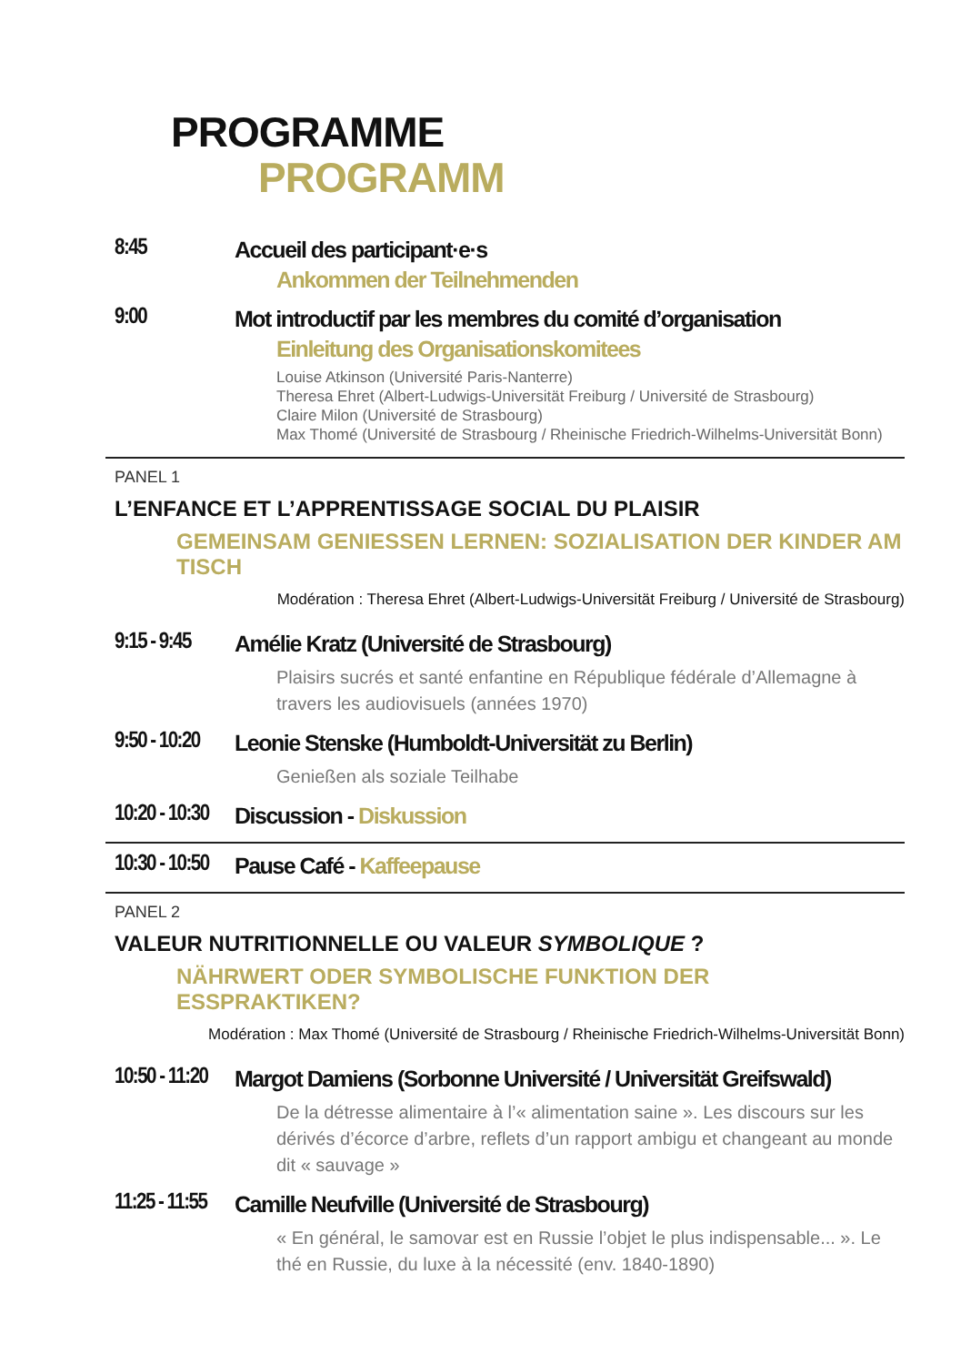PROGRAMME
PROGRAMM
8:45 Accueil des participant·e·s
Ankommen der Teilnehmenden
9:00 Mot introductif par les membres du comité d’organisation
Einleitung des Organisationskomitees
Louise Atkinson (Université Paris-Nanterre)
Theresa Ehret (Albert-Ludwigs-Universität Freiburg / Université de Strasbourg)
Claire Milon (Université de Strasbourg)
Max Thomé (Université de Strasbourg / Rheinische Friedrich-Wilhelms-Universität Bonn)
PANEL 1
L’ENFANCE ET L’APPRENTISSAGE SOCIAL DU PLAISIR
GEMEINSAM GENIESSEN LERNEN: SOZIALISATION DER KINDER AM TISCH
Modération : Theresa Ehret (Albert-Ludwigs-Universität Freiburg / Université de Strasbourg)
9:15 - 9:45
Amélie Kratz (Université de Strasbourg)
Plaisirs sucrés et santé enfantine en République fédérale d’Allemagne à travers les audiovisuels (années 1970)
9:50 - 10:20
Leonie Stenske (Humboldt-Universität zu Berlin)
Genießen als soziale Teilhabe
10:20 - 10:30
Discussion - Diskussion
10:30 - 10:50
Pause Café - Kaffeepause
PANEL 2
VALEUR NUTRITIONNELLE OU VALEUR SYMBOLIQUE ?
NÄHRWERT ODER SYMBOLISCHE FUNKTION DER
ESSPRAKTIKEN?
Modération : Max Thomé (Université de Strasbourg / Rheinische Friedrich-Wilhelms-Universität Bonn)
10:50 - 11:20
Margot Damiens (Sorbonne Université / Universität Greifswald)
De la détresse alimentaire à l’« alimentation saine ». Les discours sur les dérivés d’écorce d’arbre, reflets d’un rapport ambigu et changeant au monde dit « sauvage »
11:25 - 11:55
Camille Neufville (Université de Strasbourg)
« En général, le samovar est en Russie l’objet le plus indispensable... ». Le thé en Russie, du luxe à la nécessité (env. 1840-1890)